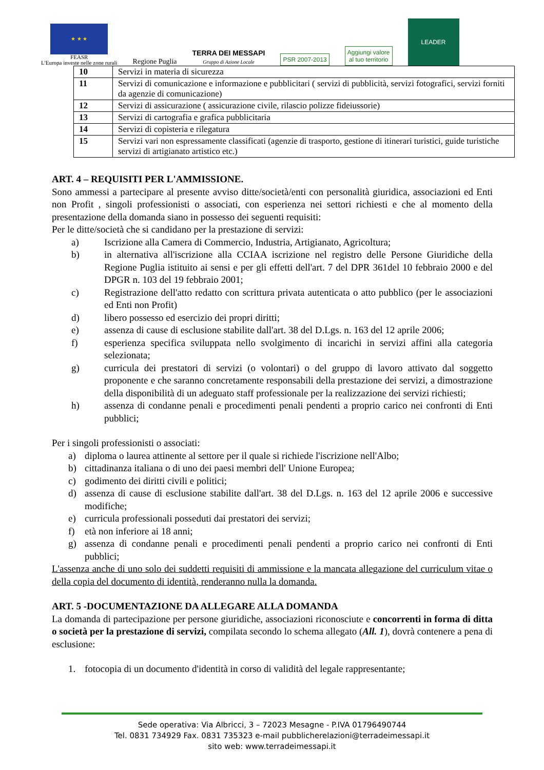★ ★ ★
FEASR
L'Europa investe nelle zone rurali
Regione Puglia
TERRA DEI MESSAPI
Gruppo di Azione Locale
PSR 2007-2013
Aggiungi valore
al tuo territorio
LEADER
| 10 | Servizi in materia di sicurezza |
| 11 | Servizi di comunicazione e informazione e pubblicitari ( servizi di pubblicità, servizi fotografici, servizi forniti da agenzie di comunicazione) |
| 12 | Servizi di assicurazione ( assicurazione civile, rilascio polizze fideiussorie) |
| 13 | Servizi di cartografia e grafica pubblicitaria |
| 14 | Servizi di copisteria e rilegatura |
| 15 | Servizi vari non espressamente classificati (agenzie di trasporto, gestione di itinerari turistici, guide turistiche servizi di artigianato artistico etc.) |
ART. 4 – REQUISITI PER L'AMMISSIONE.
Sono ammessi a partecipare al presente avviso ditte/società/enti con personalità giuridica, associazioni ed Enti non Profit , singoli professionisti o associati, con esperienza nei settori richiesti e che al momento della presentazione della domanda siano in possesso dei seguenti requisiti:
Per le ditte/società che si candidano per la prestazione di servizi:
a) Iscrizione alla Camera di Commercio, Industria, Artigianato, Agricoltura;
b) in alternativa all'iscrizione alla CCIAA iscrizione nel registro delle Persone Giuridiche della Regione Puglia istituito ai sensi e per gli effetti dell'art. 7 del DPR 361del 10 febbraio 2000 e del DPGR n. 103 del 19 febbraio 2001;
c) Registrazione dell'atto redatto con scrittura privata autenticata o atto pubblico (per le associazioni ed Enti non Profit)
d) libero possesso ed esercizio dei propri diritti;
e) assenza di cause di esclusione stabilite dall'art. 38 del D.Lgs. n. 163 del 12 aprile 2006;
f) esperienza specifica sviluppata nello svolgimento di incarichi in servizi affini alla categoria selezionata;
g) curricula dei prestatori di servizi (o volontari) o del gruppo di lavoro attivato dal soggetto proponente e che saranno concretamente responsabili della prestazione dei servizi, a dimostrazione della disponibilità di un adeguato staff professionale per la realizzazione dei servizi richiesti;
h) assenza di condanne penali e procedimenti penali pendenti a proprio carico nei confronti di Enti pubblici;
Per i singoli professionisti o associati:
a) diploma o laurea attinente al settore per il quale si richiede l'iscrizione nell'Albo;
b) cittadinanza italiana o di uno dei paesi membri dell' Unione Europea;
c) godimento dei diritti civili e politici;
d) assenza di cause di esclusione stabilite dall'art. 38 del D.Lgs. n. 163 del 12 aprile 2006 e successive modifiche;
e) curricula professionali posseduti dai prestatori dei servizi;
f) età non inferiore ai 18 anni;
g) assenza di condanne penali e procedimenti penali pendenti a proprio carico nei confronti di Enti pubblici;
L'assenza anche di uno solo dei suddetti requisiti di ammissione e la mancata allegazione del curriculum vitae o della copia del documento di identità, renderanno nulla la domanda.
ART. 5 -DOCUMENTAZIONE DA ALLEGARE ALLA DOMANDA
La domanda di partecipazione per persone giuridiche, associazioni riconosciute e concorrenti in forma di ditta o società per la prestazione di servizi, compilata secondo lo schema allegato (All. 1), dovrà contenere a pena di esclusione:
1. fotocopia di un documento d'identità in corso di validità del legale rappresentante;
Sede operativa: Via Albricci, 3 – 72023 Mesagne - P.IVA 01796490744
Tel. 0831 734929 Fax. 0831 735323 e-mail pubblicherelazioni@terradeimessapi.it
sito web: www.terradeimessapi.it